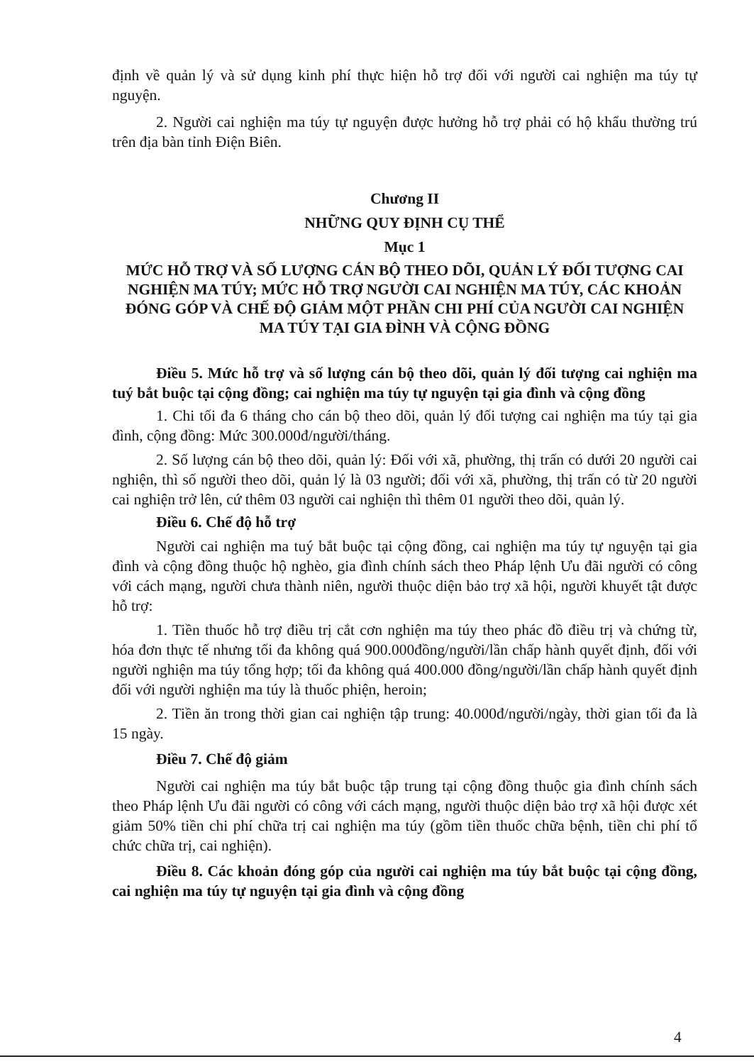định về quản lý và sử dụng kinh phí thực hiện hỗ trợ đối với người cai nghiện ma túy tự nguyện.
2. Người cai nghiện ma túy tự nguyện được hưởng hỗ trợ phải có hộ khẩu thường trú trên địa bàn tỉnh Điện Biên.
Chương II
NHỮNG QUY ĐỊNH CỤ THỂ
Mục 1
MỨC HỖ TRỢ VÀ SỐ LƯỢNG CÁN BỘ THEO DÕI, QUẢN LÝ ĐỐI TƯỢNG CAI NGHIỆN MA TÚY; MỨC HỖ TRỢ NGƯỜI CAI NGHIỆN MA TÚY, CÁC KHOẢN ĐÓNG GÓP VÀ CHẾ ĐỘ GIẢM MỘT PHẦN CHI PHÍ CỦA NGƯỜI CAI NGHIỆN MA TÚY TẠI GIA ĐÌNH VÀ CỘNG ĐỒNG
Điều 5. Mức hỗ trợ và số lượng cán bộ theo dõi, quản lý đối tượng cai nghiện ma tuý bắt buộc tại cộng đồng; cai nghiện ma túy tự nguyện tại gia đình và cộng đồng
1. Chi tối đa 6 tháng cho cán bộ theo dõi, quản lý đối tượng cai nghiện ma túy tại gia đình, cộng đồng: Mức 300.000đ/người/tháng.
2. Số lượng cán bộ theo dõi, quản lý: Đối với xã, phường, thị trấn có dưới 20 người cai nghiện, thì số người theo dõi, quản lý là 03 người; đối với xã, phường, thị trấn có từ 20 người cai nghiện trở lên, cứ thêm 03 người cai nghiện thì thêm 01 người theo dõi, quản lý.
Điều 6. Chế độ hỗ trợ
Người cai nghiện ma tuý bắt buộc tại cộng đồng, cai nghiện ma túy tự nguyện tại gia đình và cộng đồng thuộc hộ nghèo, gia đình chính sách theo Pháp lệnh Ưu đãi người có công với cách mạng, người chưa thành niên, người thuộc diện bảo trợ xã hội, người khuyết tật được hỗ trợ:
1. Tiền thuốc hỗ trợ điều trị cắt cơn nghiện ma túy theo phác đồ điều trị và chứng từ, hóa đơn thực tế nhưng tối đa không quá 900.000đồng/người/lần chấp hành quyết định, đối với người nghiện ma túy tổng hợp; tối đa không quá 400.000 đồng/người/lần chấp hành quyết định đối với người nghiện ma túy là thuốc phiện, heroin;
2. Tiền ăn trong thời gian cai nghiện tập trung: 40.000đ/người/ngày, thời gian tối đa là 15 ngày.
Điều 7. Chế độ giảm
Người cai nghiện ma túy bắt buộc tập trung tại cộng đồng thuộc gia đình chính sách theo Pháp lệnh Ưu đãi người có công với cách mạng, người thuộc diện bảo trợ xã hội được xét giảm 50% tiền chi phí chữa trị cai nghiện ma túy (gồm tiền thuốc chữa bệnh, tiền chi phí tổ chức chữa trị, cai nghiện).
Điều 8. Các khoản đóng góp của người cai nghiện ma túy bắt buộc tại cộng đồng, cai nghiện ma túy tự nguyện tại gia đình và cộng đồng
4